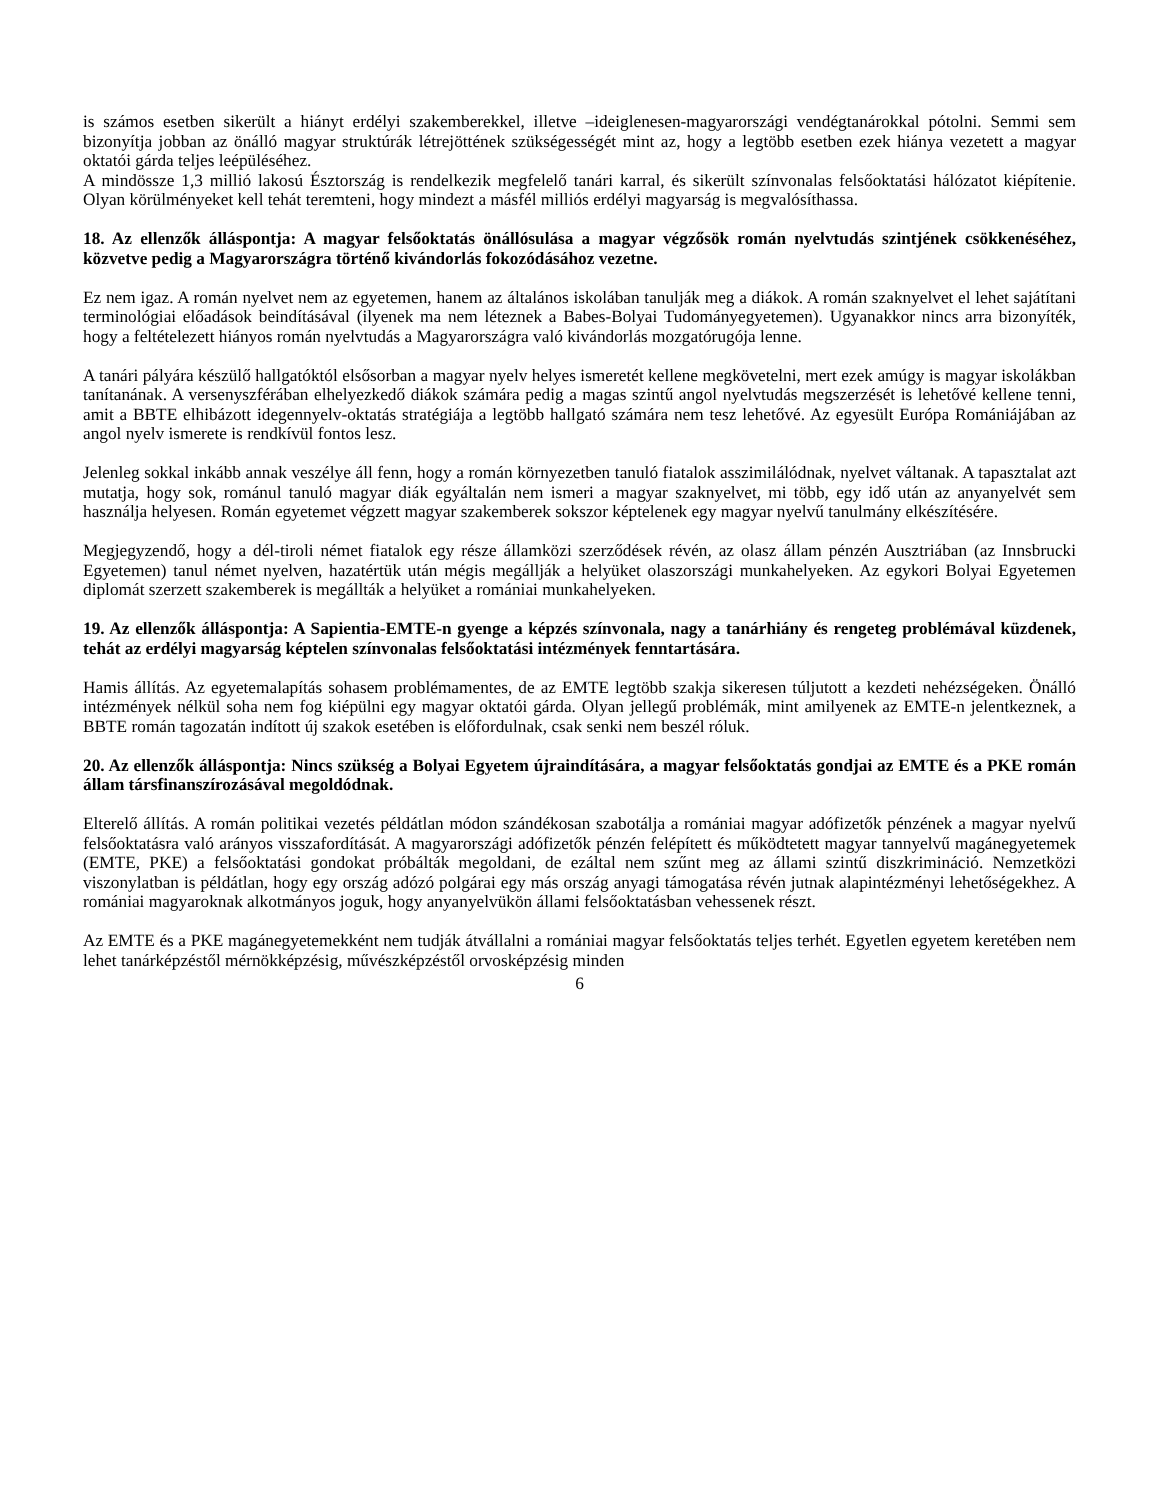is számos esetben sikerült a hiányt erdélyi szakemberekkel, illetve –ideiglenesen-magyarországi vendégtanárokkal pótolni. Semmi sem bizonyítja jobban az önálló magyar struktúrák létrejöttének szükségességét mint az, hogy a legtöbb esetben ezek hiánya vezetett a magyar oktatói gárda teljes leépüléséhez.
A mindössze 1,3 millió lakosú Észtország is rendelkezik megfelelő tanári karral, és sikerült színvonalas felsőoktatási hálózatot kiépítenie. Olyan körülményeket kell tehát teremteni, hogy mindezt a másfél milliós erdélyi magyarság is megvalósíthassa.
18. Az ellenzők álláspontja: A magyar felsőoktatás önállósulása a magyar végzősök román nyelvtudás szintjének csökkenéséhez, közvetve pedig a Magyarországra történő kivándorlás fokozódásához vezetne.
Ez nem igaz. A román nyelvet nem az egyetemen, hanem az általános iskolában tanulják meg a diákok. A román szaknyelvet el lehet sajátítani terminológiai előadások beindításával (ilyenek ma nem léteznek a Babes-Bolyai Tudományegyetemen). Ugyanakkor nincs arra bizonyíték, hogy a feltételezett hiányos román nyelvtudás a Magyarországra való kivándorlás mozgatórugója lenne.
A tanári pályára készülő hallgatóktól elsősorban a magyar nyelv helyes ismeretét kellene megkövetelni, mert ezek amúgy is magyar iskolákban tanítanának. A versenyszférában elhelyezkedő diákok számára pedig a magas szintű angol nyelvtudás megszerzését is lehetővé kellene tenni, amit a BBTE elhibázott idegennyelv-oktatás stratégiája a legtöbb hallgató számára nem tesz lehetővé. Az egyesült Európa Romániájában az angol nyelv ismerete is rendkívül fontos lesz.
Jelenleg sokkal inkább annak veszélye áll fenn, hogy a román környezetben tanuló fiatalok asszimilálódnak, nyelvet váltanak. A tapasztalat azt mutatja, hogy sok, románul tanuló magyar diák egyáltalán nem ismeri a magyar szaknyelvet, mi több, egy idő után az anyanyelvét sem használja helyesen. Román egyetemet végzett magyar szakemberek sokszor képtelenek egy magyar nyelvű tanulmány elkészítésére.
Megjegyzendő, hogy a dél-tiroli német fiatalok egy része államközi szerződések révén, az olasz állam pénzén Ausztriában (az Innsbrucki Egyetemen) tanul német nyelven, hazatértük után mégis megállják a helyüket olaszországi munkahelyeken. Az egykori Bolyai Egyetemen diplomát szerzett szakemberek is megállták a helyüket a romániai munkahelyeken.
19. Az ellenzők álláspontja: A Sapientia-EMTE-n gyenge a képzés színvonala, nagy a tanárhiány és rengeteg problémával küzdenek, tehát az erdélyi magyarság képtelen színvonalas felsőoktatási intézmények fenntartására.
Hamis állítás. Az egyetemalapítás sohasem problémamentes, de az EMTE legtöbb szakja sikeresen túljutott a kezdeti nehézségeken. Önálló intézmények nélkül soha nem fog kiépülni egy magyar oktatói gárda. Olyan jellegű problémák, mint amilyenek az EMTE-n jelentkeznek, a BBTE román tagozatán indított új szakok esetében is előfordulnak, csak senki nem beszél róluk.
20. Az ellenzők álláspontja: Nincs szükség a Bolyai Egyetem újraindítására, a magyar felsőoktatás gondjai az EMTE és a PKE román állam társfinanszírozásával megoldódnak.
Elterelő állítás. A román politikai vezetés példátlan módon szándékosan szabotálja a romániai magyar adófizetők pénzének a magyar nyelvű felsőoktatásra való arányos visszafordítását. A magyarországi adófizetők pénzén felépített és működtetett magyar tannyelvű magánegyetemek (EMTE, PKE) a felsőoktatási gondokat próbálták megoldani, de ezáltal nem szűnt meg az állami szintű diszkrimináció. Nemzetközi viszonylatban is példátlan, hogy egy ország adózó polgárai egy más ország anyagi támogatása révén jutnak alapintézményi lehetőségekhez. A romániai magyaroknak alkotmányos joguk, hogy anyanyelvükön állami felsőoktatásban vehessenek részt.
Az EMTE és a PKE magánegyetemekként nem tudják átvállalni a romániai magyar felsőoktatás teljes terhét. Egyetlen egyetem keretében nem lehet tanárképzéstől mérnökképzésig, művészképzéstől orvosképzésig minden
6